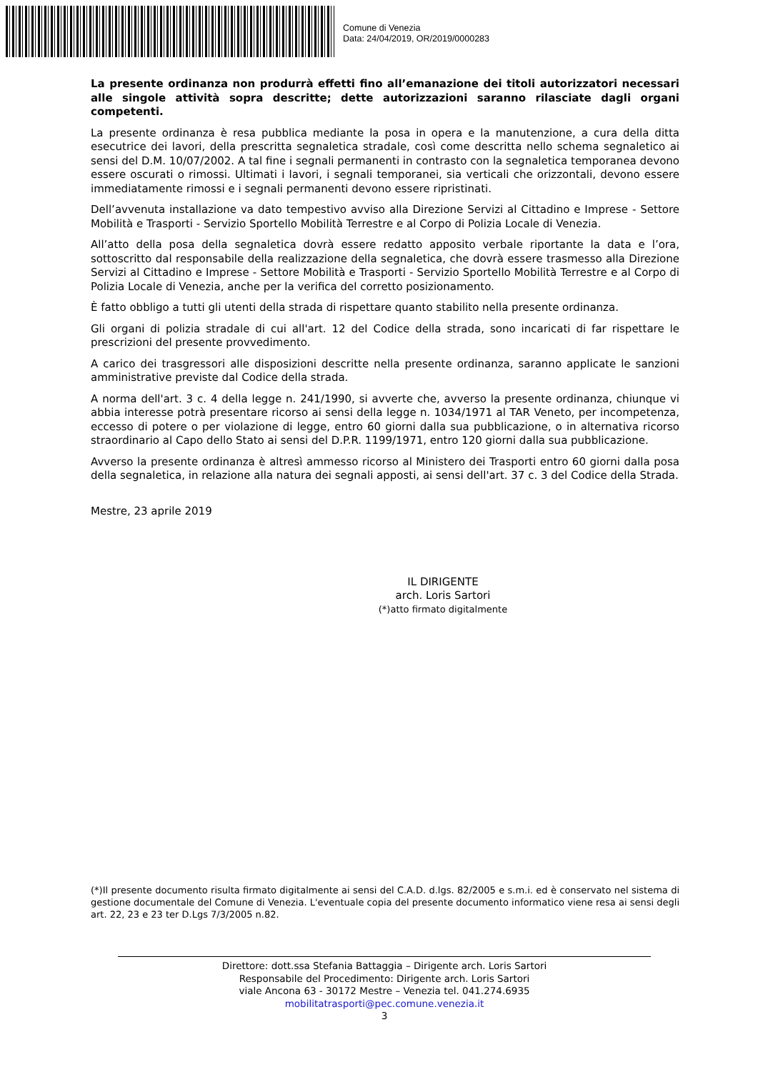Comune di Venezia
Data: 24/04/2019, OR/2019/0000283
La presente ordinanza non produrrà effetti fino all’emanazione dei titoli autorizzatori necessari alle singole attività sopra descritte; dette autorizzazioni saranno rilasciate dagli organi competenti.
La presente ordinanza è resa pubblica mediante la posa in opera e la manutenzione, a cura della ditta esecutrice dei lavori, della prescritta segnaletica stradale, così come descritta nello schema segnaletico ai sensi del D.M. 10/07/2002. A tal fine i segnali permanenti in contrasto con la segnaletica temporanea devono essere oscurati o rimossi. Ultimati i lavori, i segnali temporanei, sia verticali che orizzontali, devono essere immediatamente rimossi e i segnali permanenti devono essere ripristinati.
Dell’avvenuta installazione va dato tempestivo avviso alla Direzione Servizi al Cittadino e Imprese - Settore Mobilità e Trasporti - Servizio Sportello Mobilità Terrestre e al Corpo di Polizia Locale di Venezia.
All’atto della posa della segnaletica dovrà essere redatto apposito verbale riportante la data e l’ora, sottoscritto dal responsabile della realizzazione della segnaletica, che dovrà essere trasmesso alla Direzione Servizi al Cittadino e Imprese - Settore Mobilità e Trasporti - Servizio Sportello Mobilità Terrestre e al Corpo di Polizia Locale di Venezia, anche per la verifica del corretto posizionamento.
È fatto obbligo a tutti gli utenti della strada di rispettare quanto stabilito nella presente ordinanza.
Gli organi di polizia stradale di cui all'art. 12 del Codice della strada, sono incaricati di far rispettare le prescrizioni del presente provvedimento.
A carico dei trasgressori alle disposizioni descritte nella presente ordinanza, saranno applicate le sanzioni amministrative previste dal Codice della strada.
A norma dell'art. 3 c. 4 della legge n. 241/1990, si avverte che, avverso la presente ordinanza, chiunque vi abbia interesse potrà presentare ricorso ai sensi della legge n. 1034/1971 al TAR Veneto, per incompetenza, eccesso di potere o per violazione di legge, entro 60 giorni dalla sua pubblicazione, o in alternativa ricorso straordinario al Capo dello Stato ai sensi del D.P.R. 1199/1971, entro 120 giorni dalla sua pubblicazione.
Avverso la presente ordinanza è altresì ammesso ricorso al Ministero dei Trasporti entro 60 giorni dalla posa della segnaletica, in relazione alla natura dei segnali apposti, ai sensi dell'art. 37 c. 3 del Codice della Strada.
Mestre, 23 aprile 2019
IL DIRIGENTE
arch. Loris Sartori
(*)atto firmato digitalmente
(*)Il presente documento risulta firmato digitalmente ai sensi del C.A.D. d.lgs. 82/2005 e s.m.i. ed è conservato nel sistema di gestione documentale del Comune di Venezia. L'eventuale copia del presente documento informatico viene resa ai sensi degli art. 22, 23 e 23 ter D.Lgs 7/3/2005 n.82.
Direttore: dott.ssa Stefania Battaggia – Dirigente arch. Loris Sartori
Responsabile del Procedimento: Dirigente arch. Loris Sartori
viale Ancona 63 - 30172 Mestre – Venezia tel. 041.274.6935
mobilitatrasporti@pec.comune.venezia.it
3